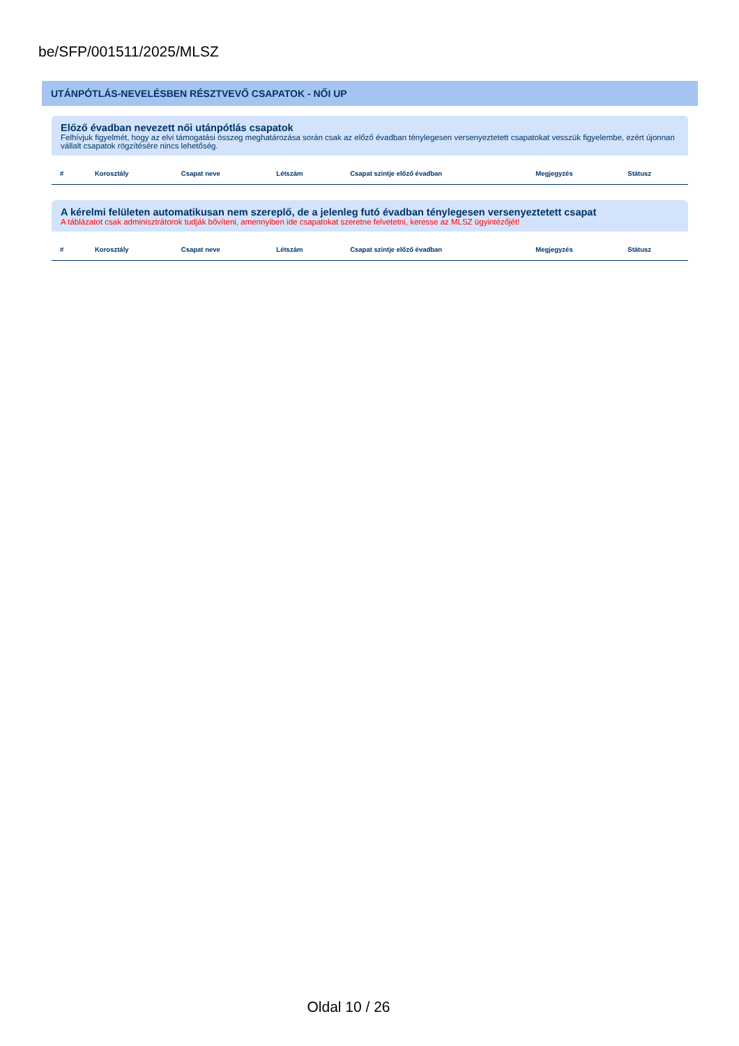be/SFP/001511/2025/MLSZ
UTÁNPÓTLÁS-NEVELÉSBEN RÉSZTVEVŐ CSAPATOK - NŐI UP
Előző évadban nevezett női utánpótlás csapatok
Felhívjuk figyelmét, hogy az elvi támogatási összeg meghatározása során csak az előző évadban ténylegesen versenyeztetett csapatokat vesszük figyelembe, ezért újonnan vállalt csapatok rögzítésére nincs lehetőség.
| # | Korosztály | Csapat neve | Létszám | Csapat szintje előző évadban | Megjegyzés | Státusz |
| --- | --- | --- | --- | --- | --- | --- |
A kérelmi felületen automatikusan nem szereplő, de a jelenleg futó évadban ténylegesen versenyeztetett csapat
A táblázatot csak adminisztrátorok tudják bővíteni, amennyiben ide csapatokat szeretne felvetetni, keresse az MLSZ ügyintézőjét!
| # | Korosztály | Csapat neve | Létszám | Csapat szintje előző évadban | Megjegyzés | Státusz |
| --- | --- | --- | --- | --- | --- | --- |
Oldal 10 / 26